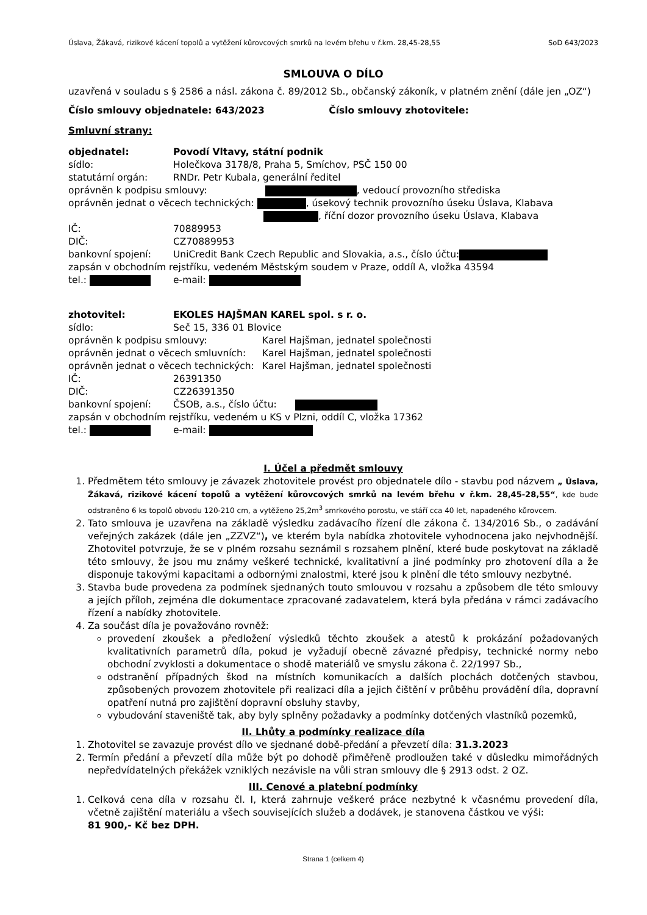Úslava, Žákavá, rizikové kácení topolů a vytěžení kůrovcových smrků na levém břehu v ř.km. 28,45-28,55 SoD 643/2023
SMLOUVA O DÍLO
uzavřená v souladu s § 2586 a násl. zákona č. 89/2012 Sb., občanský zákoník, v platném znění (dále jen „OZ“)
Číslo smlouvy objednatele: 643/2023 Číslo smlouvy zhotovitele:
Smluvní strany:
objednatel: Povodí Vltavy, státní podnik
sídlo: Holečkova 3178/8, Praha 5, Smíchov, PSČ 150 00
statutární orgán: RNDr. Petr Kubala, generální ředitel
oprávněn k podpisu smlouvy: , vedoucí provozního střediska
oprávněn jednat o věcech technických: , úsekový technik provozního úseku Úslava, Klabava
, říční dozor provozního úseku Úslava, Klabava
IČ: 70889953
DIČ: CZ70889953
bankovní spojení: UniCredit Bank Czech Republic and Slovakia, a.s., číslo účtu:
zapsán v obchodním rejstříku, vedeném Městským soudem v Praze, oddíl A, vložka 43594
tel.: e-mail:
zhotovitel: EKOLES HAJŠMAN KAREL spol. s r. o.
sídlo: Seč 15, 336 01 Blovice
oprávněn k podpisu smlouvy: Karel Hajšman, jednatel společnosti
oprávněn jednat o věcech smluvních: Karel Hajšman, jednatel společnosti
oprávněn jednat o věcech technických: Karel Hajšman, jednatel společnosti
IČ: 26391350
DIČ: CZ26391350
bankovní spojení: ČSOB, a.s., číslo účtu:
zapsán v obchodním rejstříku, vedeném u KS v Plzni, oddíl C, vložka 17362
tel.: e-mail:
I. Účel a předmět smlouvy
1. Předmětem této smlouvy je závazek zhotovitele provést pro objednatele dílo - stavbu pod názvem „ Úslava, Žákavá, rizikové kácení topolů a vytěžení kůrovcových smrků na levém břehu v ř.km. 28,45-28,55“, kde bude odstraněno 6 ks topolů obvodu 120-210 cm, a vytěženo 25,2m<sup>3</sup> smrkového porostu, ve stáří cca 40 let, napadeného kůrovcem.
2. Tato smlouva je uzavřena na základě výsledku zadávacího řízení dle zákona č. 134/2016 Sb., o zadávání veřejných zakázek (dále jen „ZZVZ“), ve kterém byla nabídka zhotovitele vyhodnocena jako nejvhodnější. Zhotovitel potvrzuje, že se v plném rozsahu seznámil s rozsahem plnění, které bude poskytovat na základě této smlouvy, že jsou mu známy veškeré technické, kvalitativní a jiné podmínky pro zhotovení díla a že disponuje takovými kapacitami a odbornými znalostmi, které jsou k plnění dle této smlouvy nezbytné.
3. Stavba bude provedena za podmínek sjednaných touto smlouvou v rozsahu a způsobem dle této smlouvy a jejích příloh, zejména dle dokumentace zpracované zadavatelem, která byla předána v rámci zadávacího řízení a nabídky zhotovitele.
4. Za součást díla je považováno rovněž:
provedení zkoušek a předložení výsledků těchto zkoušek a atestů k prokázání požadovaných kvalitativních parametrů díla, pokud je vyžadují obecně závazné předpisy, technické normy nebo obchodní zvyklosti a dokumentace o shodě materiálů ve smyslu zákona č. 22/1997 Sb.,
odstranění případných škod na místních komunikacích a dalších plochách dotčených stavbou, způsobených provozem zhotovitele při realizaci díla a jejich čištění v průběhu provádění díla, dopravní opatření nutná pro zajištění dopravní obsluhy stavby,
vybudování staveniště tak, aby byly splněny požadavky a podmínky dotčených vlastníků pozemků,
II. Lhůty a podmínky realizace díla
1. Zhotovitel se zavazuje provést dílo ve sjednané době-předání a převzetí díla: 31.3.2023
2. Termín předání a převzetí díla může být po dohodě přiměřeně prodloužen také v důsledku mimořádných nepředvídatelných překážek vzniklých nezávisle na vůli stran smlouvy dle § 2913 odst. 2 OZ.
III. Cenové a platební podmínky
1. Celková cena díla v rozsahu čl. I, která zahrnuje veškeré práce nezbytné k včasnému provedení díla, včetně zajištění materiálu a všech souvisejících služeb a dodávek, je stanovena částkou ve výši:
81 900,- Kč bez DPH.
Strana 1 (celkem 4)